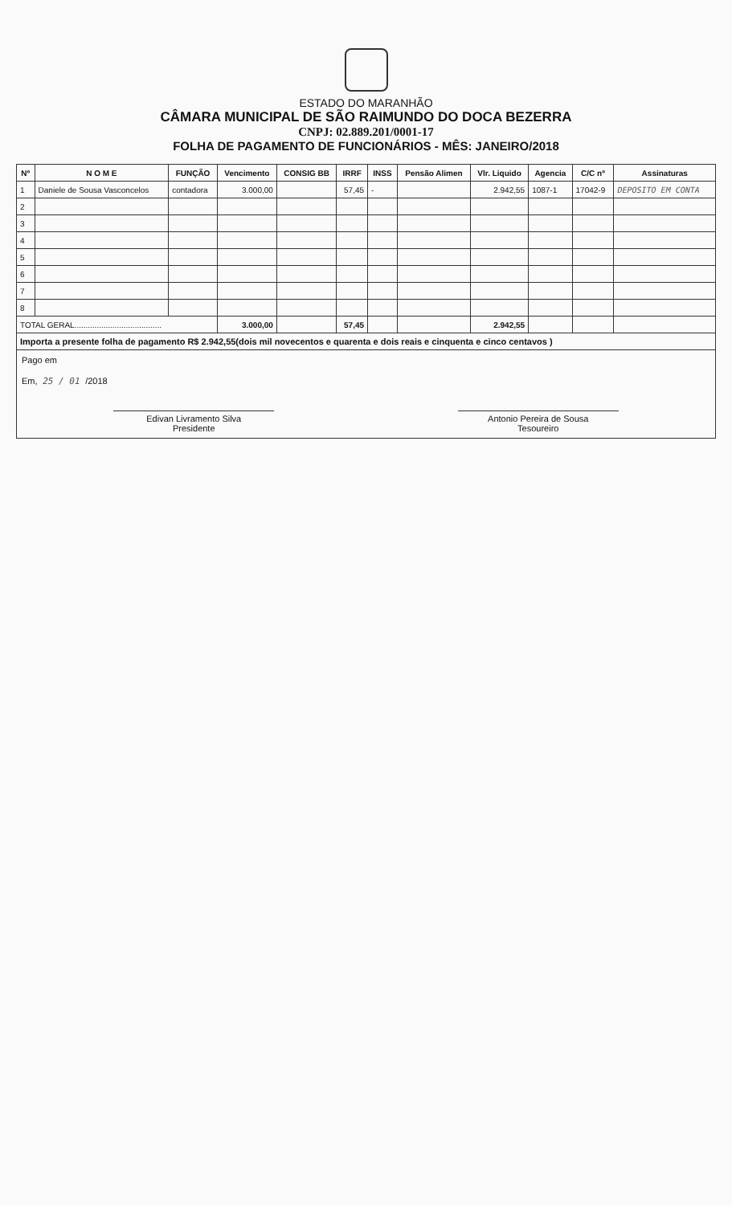ESTADO DO MARANHÃO
CÂMARA MUNICIPAL DE SÃO RAIMUNDO DO DOCA BEZERRA
CNPJ: 02.889.201/0001-17
FOLHA DE PAGAMENTO DE FUNCIONÁRIOS - MÊS: JANEIRO/2018
| Nº | N O M E | FUNÇÃO | Vencimento | CONSIG BB | IRRF | INSS | Pensão Alimen | Vlr. Liquido | Agencia | C/C nº | Assinaturas |
| --- | --- | --- | --- | --- | --- | --- | --- | --- | --- | --- | --- |
| 1 | Daniele de Sousa Vasconcelos | contadora | 3.000,00 | | 57,45 | - | | 2.942,55 | 1087-1 | 17042-9 | DEPOSITO EM CONTA |
| 2 | | | | | | | | | | | |
| 3 | | | | | | | | | | | |
| 4 | | | | | | | | | | | |
| 5 | | | | | | | | | | | |
| 6 | | | | | | | | | | | |
| 7 | | | | | | | | | | | |
| 8 | | | | | | | | | | | |
| TOTAL GERAL....................................... | | | 3.000,00 | | 57,45 | | | 2.942,55 | | | |
Importa a presente folha de pagamento R$ 2.942,55(dois mil novecentos e quarenta e dois reais e cinquenta e cinco centavos )
Pago em
Em, 25 / 01 /2018
Edivan Livramento Silva
Presidente
Antonio Pereira de Sousa
Tesoureiro